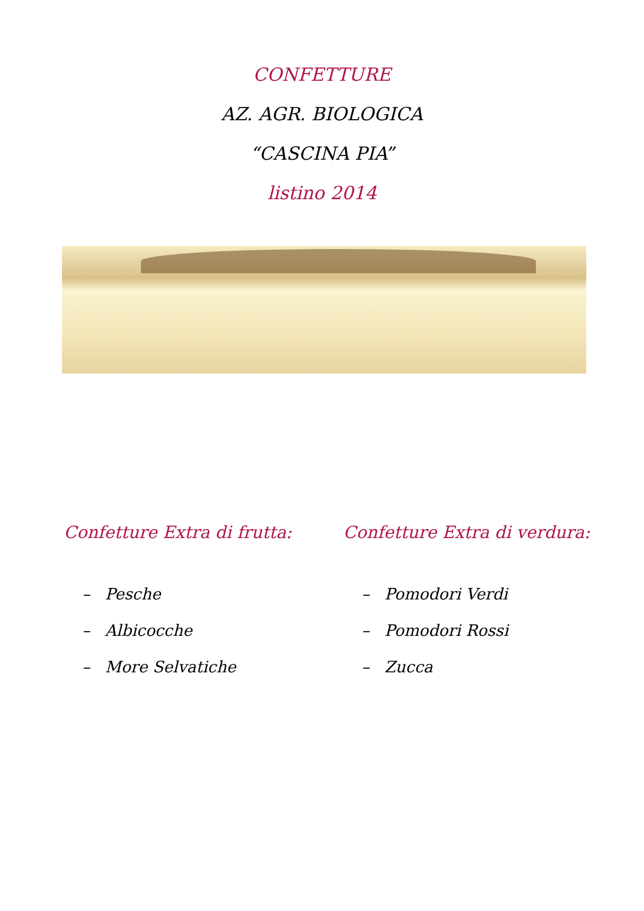CONFETTURE
AZ. AGR. BIOLOGICA
“CASCINA PIA”
listino 2014
Confetture Extra di frutta:
– Pesche
– Albicocche
– More Selvatiche
Confetture Extra di verdura:
– Pomodori Verdi
– Pomodori Rossi
– Zucca